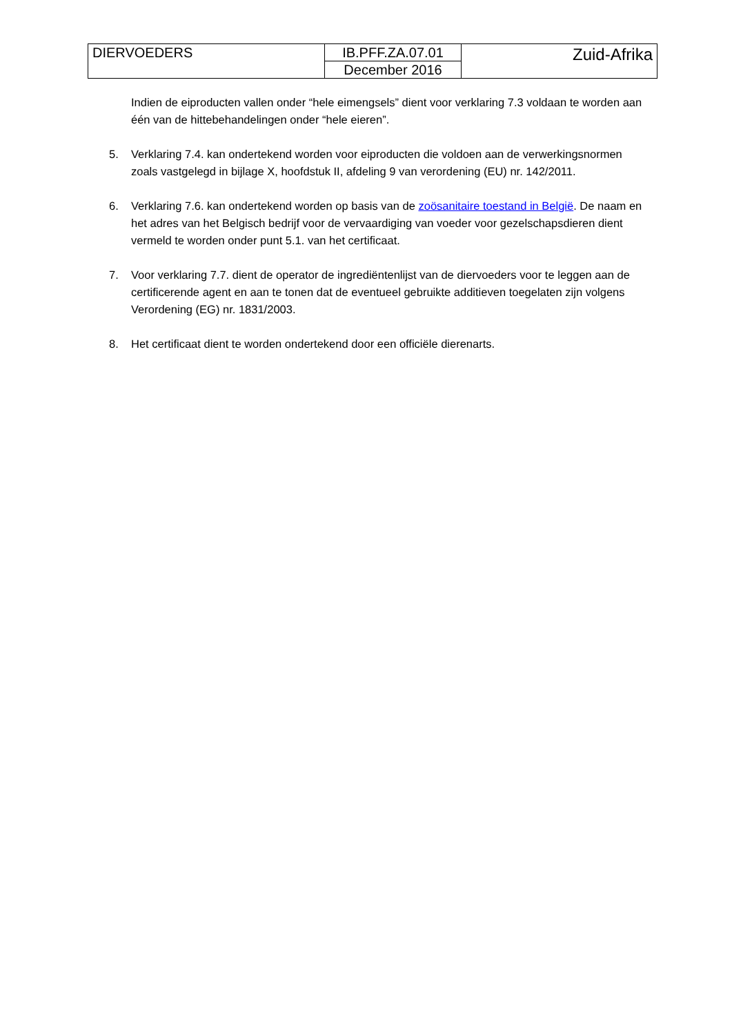| DIERVOEDERS | IB.PFF.ZA.07.01 | Zuid-Afrika |
| | December 2016 | |
Indien de eiproducten vallen onder “hele eimengsels” dient voor verklaring 7.3 voldaan te worden aan één van de hittebehandelingen onder “hele eieren”.
5. Verklaring 7.4. kan ondertekend worden voor eiproducten die voldoen aan de verwerkingsnormen zoals vastgelegd in bijlage X, hoofdstuk II, afdeling 9 van verordening (EU) nr. 142/2011.
6. Verklaring 7.6. kan ondertekend worden op basis van de zoösanitaire toestand in België. De naam en het adres van het Belgisch bedrijf voor de vervaardiging van voeder voor gezelschapsdieren dient vermeld te worden onder punt 5.1. van het certificaat.
7. Voor verklaring 7.7. dient de operator de ingrediëntenlijst van de diervoeders voor te leggen aan de certificerende agent en aan te tonen dat de eventueel gebruikte additieven toegelaten zijn volgens Verordening (EG) nr. 1831/2003.
8. Het certificaat dient te worden ondertekend door een officiële dierenarts.